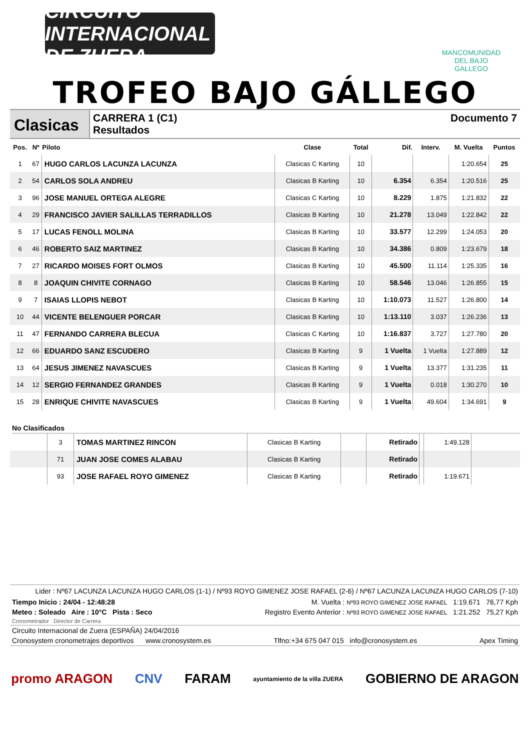CIRCUITO INTERNACIONAL DE ZUERA
MANCOMUNIDAD DEL BAJO GALLEGO
TROFEO BAJO GÁLLEGO
Clasicas
CARRERA 1 (C1)
Resultados
Documento 7
| Pos. | Nº | Piloto | Clase | Total | Dif. | Interv. | M. Vuelta | Puntos |
| --- | --- | --- | --- | --- | --- | --- | --- | --- |
| 1 | 67 | HUGO CARLOS LACUNZA LACUNZA | Clasicas C Karting | 10 | | | 1:20.654 | 25 |
| 2 | 54 | CARLOS SOLA ANDREU | Clasicas B Karting | 10 | 6.354 | 6.354 | 1:20.516 | 25 |
| 3 | 96 | JOSE MANUEL ORTEGA ALEGRE | Clasicas C Karting | 10 | 8.229 | 1.875 | 1:21.832 | 22 |
| 4 | 29 | FRANCISCO JAVIER SALILLAS TERRADILLOS | Clasicas B Karting | 10 | 21.278 | 13.049 | 1:22.842 | 22 |
| 5 | 17 | LUCAS FENOLL MOLINA | Clasicas B Karting | 10 | 33.577 | 12.299 | 1:24.053 | 20 |
| 6 | 46 | ROBERTO SAIZ MARTINEZ | Clasicas B Karting | 10 | 34.386 | 0.809 | 1:23.679 | 18 |
| 7 | 27 | RICARDO MOISES FORT OLMOS | Clasicas B Karting | 10 | 45.500 | 11.114 | 1:25.335 | 16 |
| 8 | 8 | JOAQUIN CHIVITE CORNAGO | Clasicas B Karting | 10 | 58.546 | 13.046 | 1:26.855 | 15 |
| 9 | 7 | ISAIAS LLOPIS NEBOT | Clasicas B Karting | 10 | 1:10.073 | 11.527 | 1:26.800 | 14 |
| 10 | 44 | VICENTE BELENGUER PORCAR | Clasicas B Karting | 10 | 1:13.110 | 3.037 | 1:26.236 | 13 |
| 11 | 47 | FERNANDO CARRERA BLECUA | Clasicas C Karting | 10 | 1:16.837 | 3.727 | 1:27.780 | 20 |
| 12 | 66 | EDUARDO SANZ ESCUDERO | Clasicas B Karting | 9 | 1 Vuelta | 1 Vuelta | 1:27.889 | 12 |
| 13 | 64 | JESUS JIMENEZ NAVASCUES | Clasicas B Karting | 9 | 1 Vuelta | 13.377 | 1:31.235 | 11 |
| 14 | 12 | SERGIO FERNANDEZ GRANDES | Clasicas B Karting | 9 | 1 Vuelta | 0.018 | 1:30.270 | 10 |
| 15 | 28 | ENRIQUE CHIVITE NAVASCUES | Clasicas B Karting | 9 | 1 Vuelta | 49.604 | 1:34.691 | 9 |
No Clasificados
| | 3 | TOMAS MARTINEZ RINCON | Clasicas B Karting | | Retirado | | 1:49.128 | |
| | 71 | JUAN JOSE COMES ALABAU | Clasicas B Karting | | Retirado | | | |
| | 93 | JOSE RAFAEL ROYO GIMENEZ | Clasicas B Karting | | Retirado | | 1:19.671 | |
Lider : Nº67 LACUNZA LACUNZA HUGO CARLOS (1-1) / Nº93 ROYO GIMENEZ JOSE RAFAEL (2-6) / Nº67 LACUNZA LACUNZA HUGO CARLOS (7-10)
Tiempo Inicio : 24/04 - 12:48:28 M. Vuelta : Nº93 ROYO GIMENEZ JOSE RAFAEL 1:19.671 76,77 Kph
Meteo : Soleado Aire : 10°C Pista : Seco Registro Evento Anterior : Nº93 ROYO GIMENEZ JOSE RAFAEL 1:21.252 75,27 Kph
Cronometrador Director de Carrera
Circuito Internacional de Zuera (ESPAÑA) 24/04/2016
Cronosystem cronometrajes deportivos www.cronosystem.es Tlfno:+34 675 047 015 info@cronosystem.es Apex Timing
promo ARAGON CNV FARAM ayuntamiento de la villa ZUERA GOBIERNO DE ARAGON